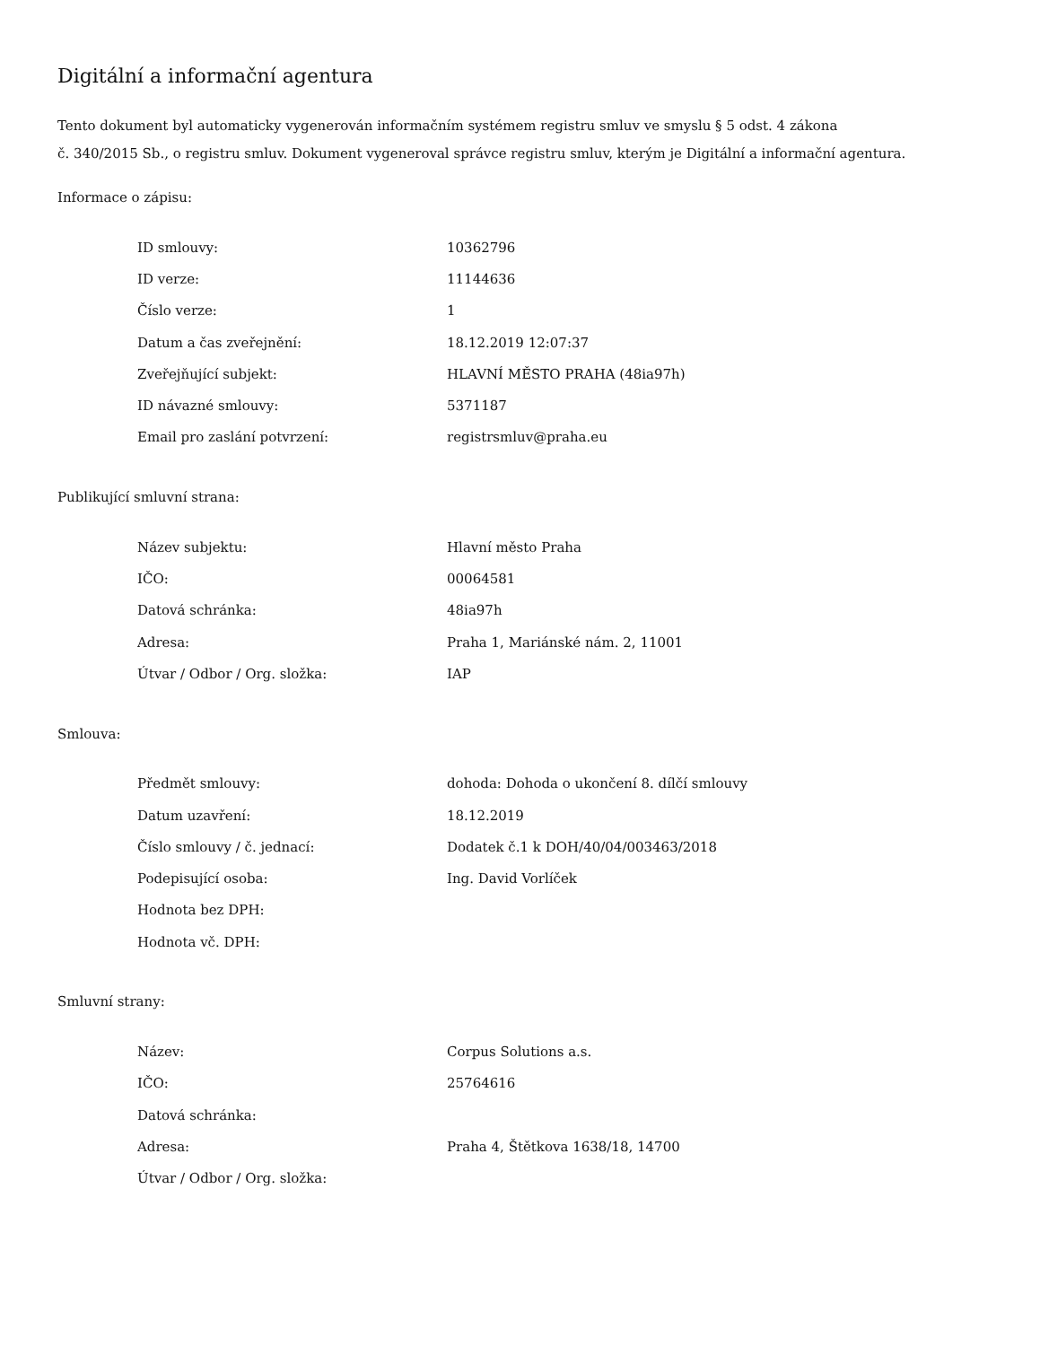Digitální a informační agentura
Tento dokument byl automaticky vygenerován informačním systémem registru smluv ve smyslu § 5 odst. 4 zákona
č. 340/2015 Sb., o registru smluv. Dokument vygeneroval správce registru smluv, kterým je Digitální a informační agentura.
Informace o zápisu:
| ID smlouvy: | 10362796 |
| ID verze: | 11144636 |
| Číslo verze: | 1 |
| Datum a čas zveřejnění: | 18.12.2019 12:07:37 |
| Zveřejňující subjekt: | HLAVNÍ MĚSTO PRAHA (48ia97h) |
| ID návazné smlouvy: | 5371187 |
| Email pro zaslání potvrzení: | registrsmluv@praha.eu |
Publikující smluvní strana:
| Název subjektu: | Hlavní město Praha |
| IČO: | 00064581 |
| Datová schránka: | 48ia97h |
| Adresa: | Praha 1, Mariánské nám. 2, 11001 |
| Útvar / Odbor / Org. složka: | IAP |
Smlouva:
| Předmět smlouvy: | dohoda: Dohoda o ukončení 8. dílčí smlouvy |
| Datum uzavření: | 18.12.2019 |
| Číslo smlouvy / č. jednací: | Dodatek č.1 k DOH/40/04/003463/2018 |
| Podepisující osoba: | Ing. David Vorlíček |
| Hodnota bez DPH: | |
| Hodnota vč. DPH: | |
Smluvní strany:
| Název: | Corpus Solutions a.s. |
| IČO: | 25764616 |
| Datová schránka: | |
| Adresa: | Praha 4, Štětkova 1638/18, 14700 |
| Útvar / Odbor / Org. složka: | |